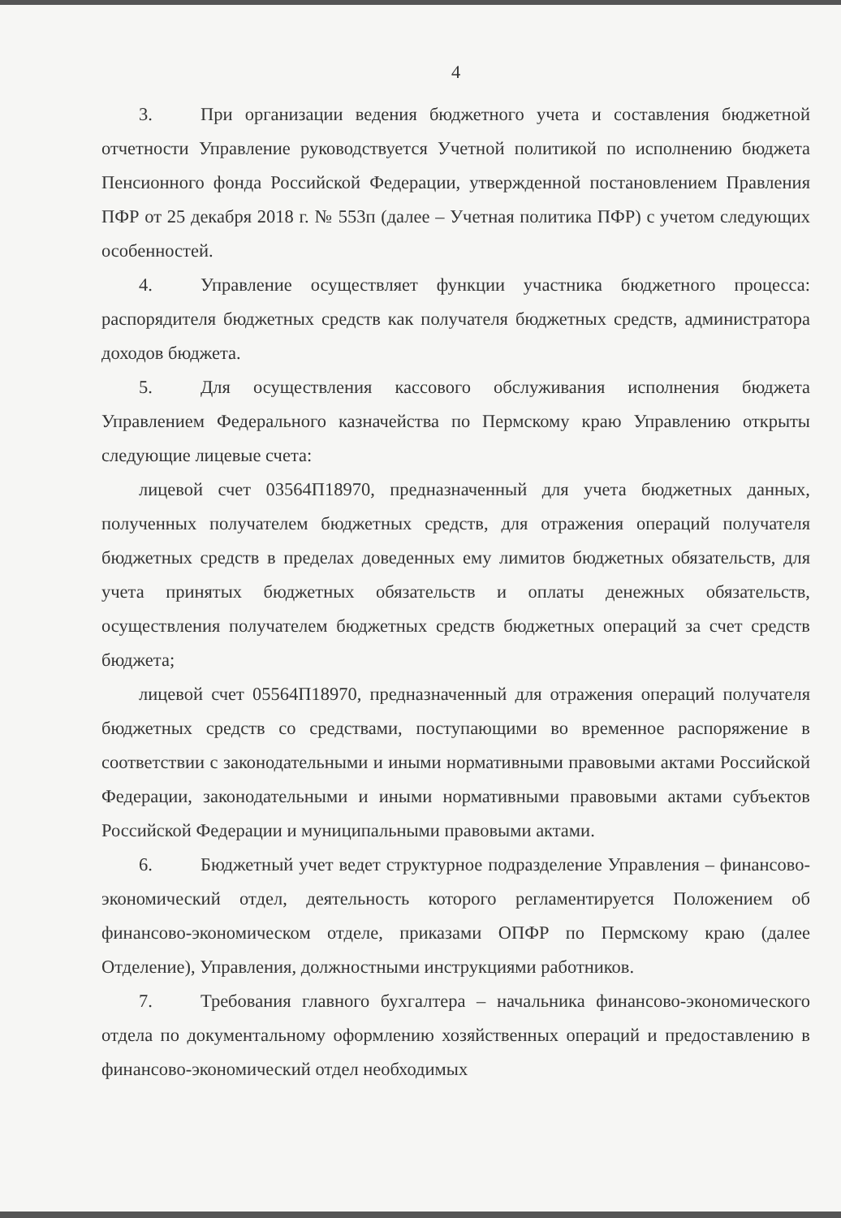4
3. При организации ведения бюджетного учета и составления бюджетной отчетности Управление руководствуется Учетной политикой по исполнению бюджета Пенсионного фонда Российской Федерации, утвержденной постановлением Правления ПФР от 25 декабря 2018 г. № 553п (далее – Учетная политика ПФР) с учетом следующих особенностей.
4. Управление осуществляет функции участника бюджетного процесса: распорядителя бюджетных средств как получателя бюджетных средств, администратора доходов бюджета.
5. Для осуществления кассового обслуживания исполнения бюджета Управлением Федерального казначейства по Пермскому краю Управлению открыты следующие лицевые счета:
лицевой счет 03564П18970, предназначенный для учета бюджетных данных, полученных получателем бюджетных средств, для отражения операций получателя бюджетных средств в пределах доведенных ему лимитов бюджетных обязательств, для учета принятых бюджетных обязательств и оплаты денежных обязательств, осуществления получателем бюджетных средств бюджетных операций за счет средств бюджета;
лицевой счет 05564П18970, предназначенный для отражения операций получателя бюджетных средств со средствами, поступающими во временное распоряжение в соответствии с законодательными и иными нормативными правовыми актами Российской Федерации, законодательными и иными нормативными правовыми актами субъектов Российской Федерации и муниципальными правовыми актами.
6. Бюджетный учет ведет структурное подразделение Управления – финансово-экономический отдел, деятельность которого регламентируется Положением об финансово-экономическом отделе, приказами ОПФР по Пермскому краю (далее Отделение), Управления, должностными инструкциями работников.
7. Требования главного бухгалтера – начальника финансово-экономического отдела по документальному оформлению хозяйственных операций и предоставлению в финансово-экономический отдел необходимых